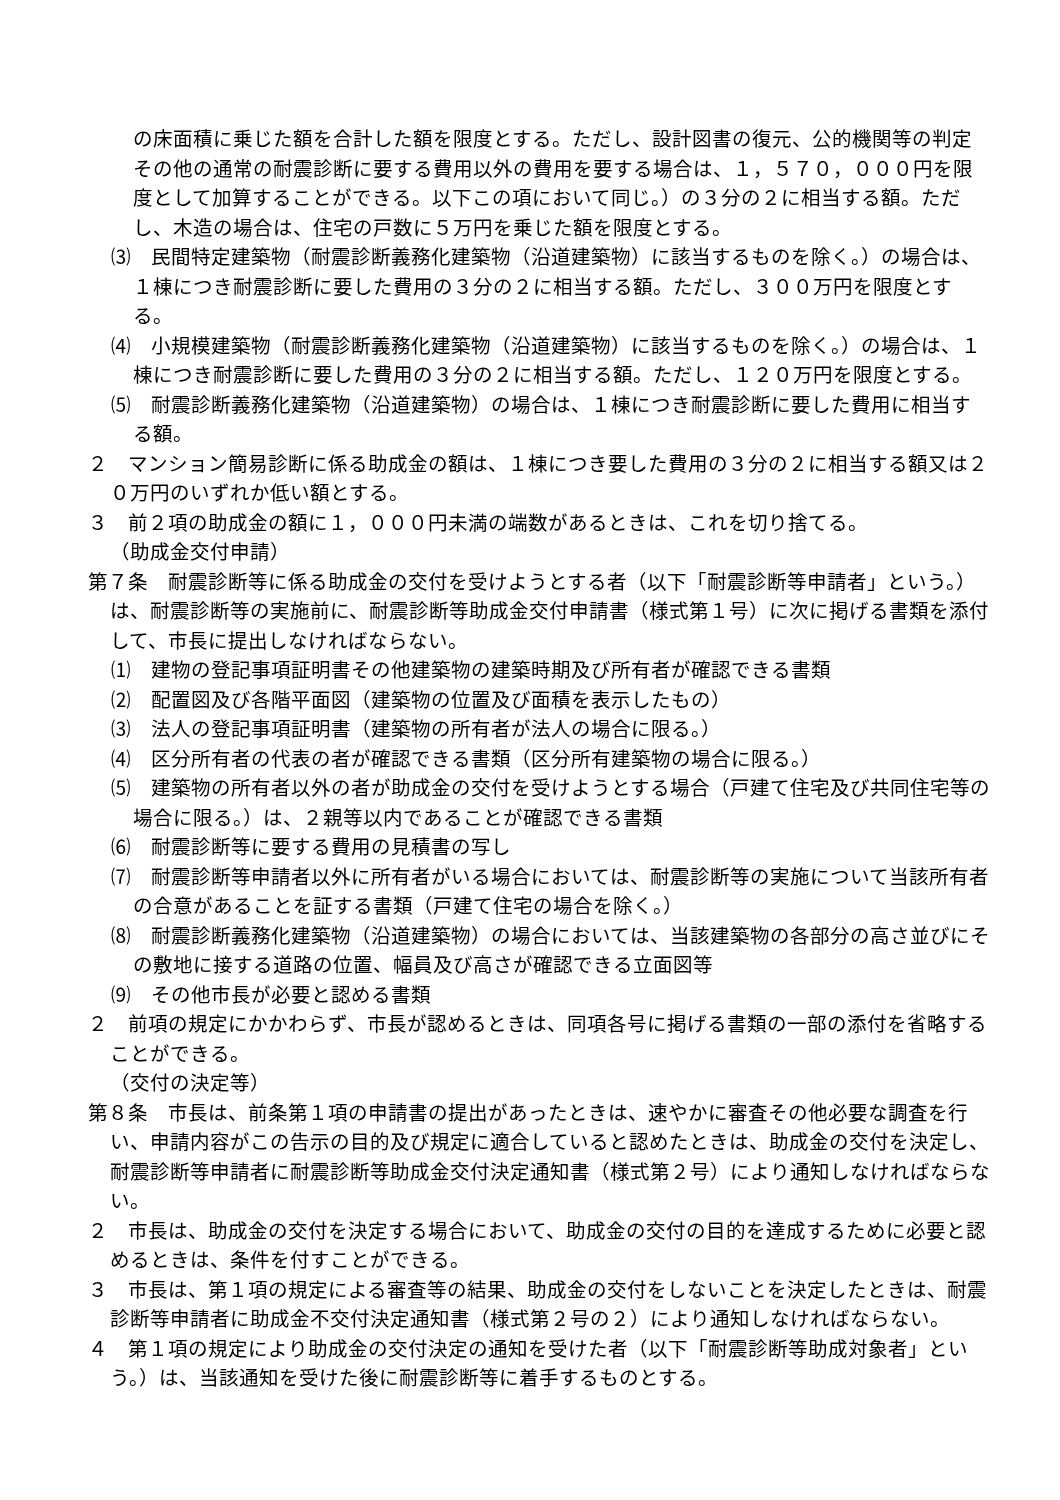の床面積に乗じた額を合計した額を限度とする。ただし、設計図書の復元、公的機関等の判定その他の通常の耐震診断に要する費用以外の費用を要する場合は、１，５７０，０００円を限度として加算することができる。以下この項において同じ。）の３分の２に相当する額。ただし、木造の場合は、住宅の戸数に５万円を乗じた額を限度とする。
⑶　民間特定建築物（耐震診断義務化建築物（沿道建築物）に該当するものを除く。）の場合は、１棟につき耐震診断に要した費用の３分の２に相当する額。ただし、３００万円を限度とする。
⑷　小規模建築物（耐震診断義務化建築物（沿道建築物）に該当するものを除く。）の場合は、１棟につき耐震診断に要した費用の３分の２に相当する額。ただし、１２０万円を限度とする。
⑸　耐震診断義務化建築物（沿道建築物）の場合は、１棟につき耐震診断に要した費用に相当する額。
２　マンション簡易診断に係る助成金の額は、１棟につき要した費用の３分の２に相当する額又は２０万円のいずれか低い額とする。
３　前２項の助成金の額に１，０００円未満の端数があるときは、これを切り捨てる。
（助成金交付申請）
第７条　耐震診断等に係る助成金の交付を受けようとする者（以下「耐震診断等申請者」という。）は、耐震診断等の実施前に、耐震診断等助成金交付申請書（様式第１号）に次に掲げる書類を添付して、市長に提出しなければならない。
⑴　建物の登記事項証明書その他建築物の建築時期及び所有者が確認できる書類
⑵　配置図及び各階平面図（建築物の位置及び面積を表示したもの）
⑶　法人の登記事項証明書（建築物の所有者が法人の場合に限る。）
⑷　区分所有者の代表の者が確認できる書類（区分所有建築物の場合に限る。）
⑸　建築物の所有者以外の者が助成金の交付を受けようとする場合（戸建て住宅及び共同住宅等の場合に限る。）は、２親等以内であることが確認できる書類
⑹　耐震診断等に要する費用の見積書の写し
⑺　耐震診断等申請者以外に所有者がいる場合においては、耐震診断等の実施について当該所有者の合意があることを証する書類（戸建て住宅の場合を除く。）
⑻　耐震診断義務化建築物（沿道建築物）の場合においては、当該建築物の各部分の高さ並びにその敷地に接する道路の位置、幅員及び高さが確認できる立面図等
⑼　その他市長が必要と認める書類
２　前項の規定にかかわらず、市長が認めるときは、同項各号に掲げる書類の一部の添付を省略することができる。
（交付の決定等）
第８条　市長は、前条第１項の申請書の提出があったときは、速やかに審査その他必要な調査を行い、申請内容がこの告示の目的及び規定に適合していると認めたときは、助成金の交付を決定し、耐震診断等申請者に耐震診断等助成金交付決定通知書（様式第２号）により通知しなければならない。
２　市長は、助成金の交付を決定する場合において、助成金の交付の目的を達成するために必要と認めるときは、条件を付すことができる。
３　市長は、第１項の規定による審査等の結果、助成金の交付をしないことを決定したときは、耐震診断等申請者に助成金不交付決定通知書（様式第２号の２）により通知しなければならない。
４　第１項の規定により助成金の交付決定の通知を受けた者（以下「耐震診断等助成対象者」という。）は、当該通知を受けた後に耐震診断等に着手するものとする。